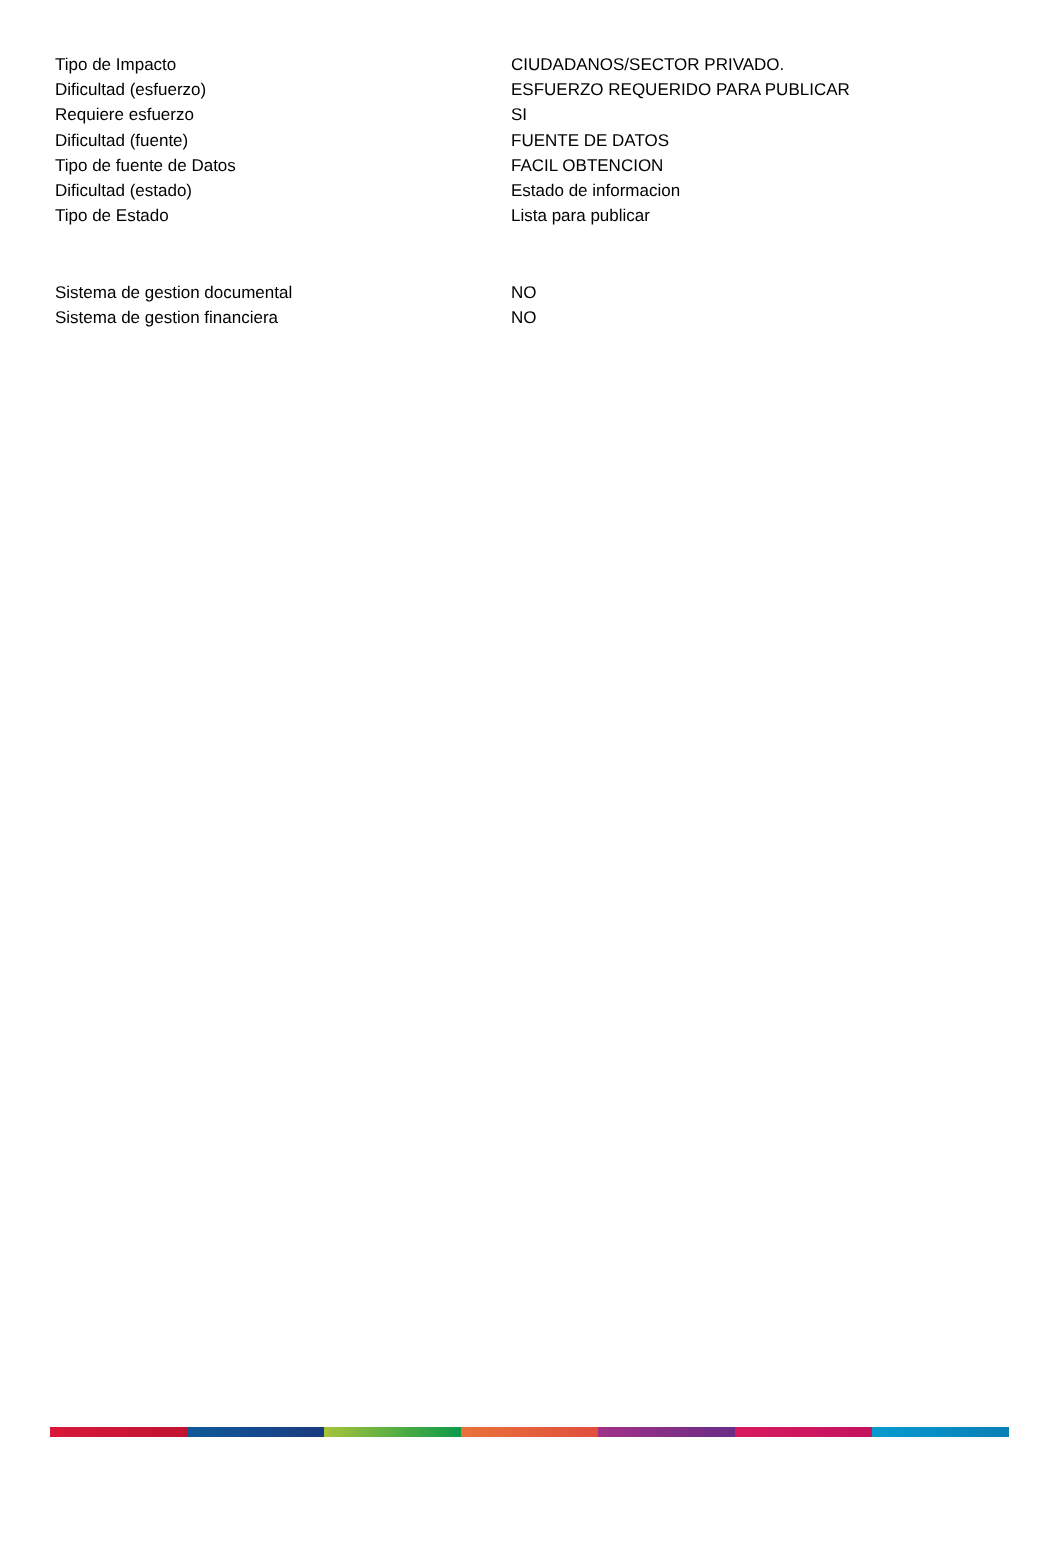| Tipo de Impacto | CIUDADANOS/SECTOR PRIVADO. |
| Dificultad (esfuerzo) | ESFUERZO REQUERIDO PARA PUBLICAR |
| Requiere esfuerzo | SI |
| Dificultad (fuente) | FUENTE DE DATOS |
| Tipo de fuente de Datos | FACIL OBTENCION |
| Dificultad (estado) | Estado de informacion |
| Tipo de Estado | Lista para publicar |
| Sistema de gestion documental | NO |
| Sistema de gestion financiera | NO |